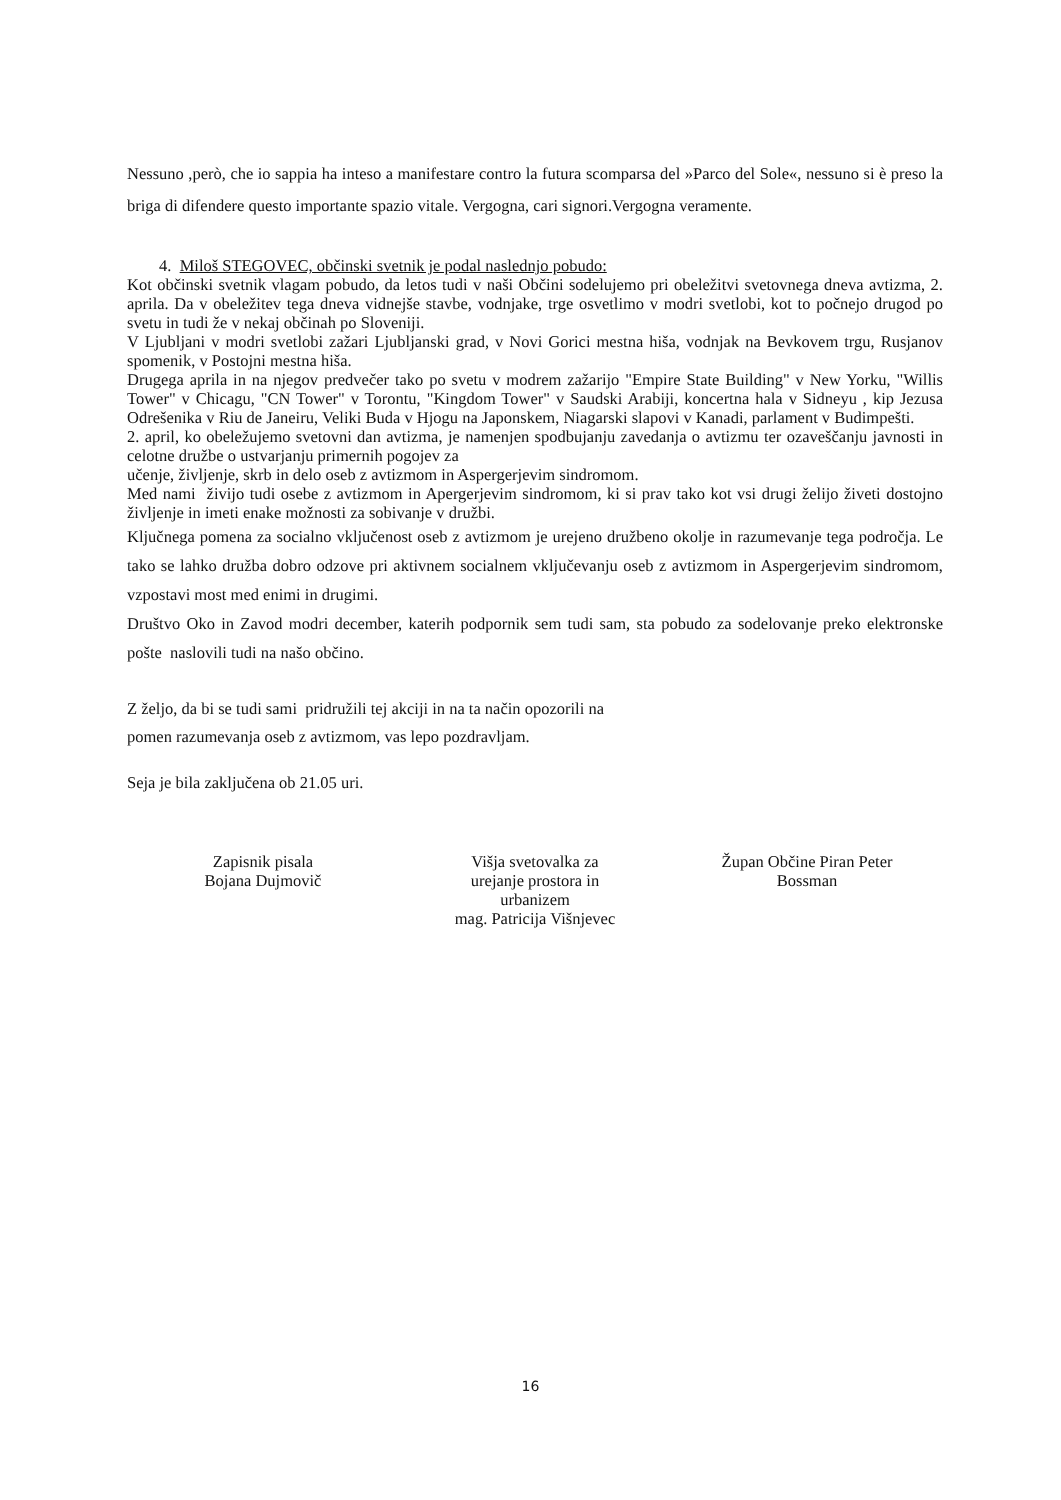Nessuno ,però, che io sappia ha inteso a manifestare contro la futura scomparsa del »Parco del Sole«, nessuno si è preso la briga di difendere questo importante spazio vitale. Vergogna, cari signori.Vergogna veramente.
4. Miloš STEGOVEC, občinski svetnik je podal naslednjo pobudo:
Kot občinski svetnik vlagam pobudo, da letos tudi v naši Občini sodelujemo pri obeležitvi svetovnega dneva avtizma, 2. aprila. Da v obeležitev tega dneva vidnejše stavbe, vodnjake, trge osvetlimo v modri svetlobi, kot to počnejo drugod po svetu in tudi že v nekaj občinah po Sloveniji.
V Ljubljani v modri svetlobi zažari Ljubljanski grad, v Novi Gorici mestna hiša, vodnjak na Bevkovem trgu, Rusjanov spomenik, v Postojni mestna hiša.
Drugega aprila in na njegov predvečer tako po svetu v modrem zažarijo "Empire State Building" v New Yorku, "Willis Tower" v Chicagu, "CN Tower" v Torontu, "Kingdom Tower" v Saudski Arabiji, koncertna hala v Sidneyu , kip Jezusa Odrešenika v Riu de Janeiru, Veliki Buda v Hjogu na Japonskem, Niagarski slapovi v Kanadi, parlament v Budimpešti.
2. april, ko obeležujemo svetovni dan avtizma, je namenjen spodbujanju zavedanja o avtizmu ter ozaveščanju javnosti in celotne družbe o ustvarjanju primernih pogojev za
učenje, življenje, skrb in delo oseb z avtizmom in Aspergerjevim sindromom.
Med nami živijo tudi osebe z avtizmom in Apergerjevim sindromom, ki si prav tako kot vsi drugi želijo živeti dostojno življenje in imeti enake možnosti za sobivanje v družbi.
Ključnega pomena za socialno vključenost oseb z avtizmom je urejeno družbeno okolje in razumevanje tega področja. Le tako se lahko družba dobro odzove pri aktivnem socialnem vključevanju oseb z avtizmom in Aspergerjevim sindromom, vzpostavi most med enimi in drugimi.
Društvo Oko in Zavod modri december, katerih podpornik sem tudi sam, sta pobudo za sodelovanje preko elektronske pošte naslovili tudi na našo občino.
Z željo, da bi se tudi sami pridružili tej akciji in na ta način opozorili na
pomen razumevanja oseb z avtizmom, vas lepo pozdravljam.
Seja je bila zaključena ob 21.05 uri.
Zapisnik pisala
Bojana Dujmovič
Višja svetovalka za
urejanje prostora in
urbanizem
mag. Patricija Višnjevec
Župan Občine Piran Peter
Bossman
16